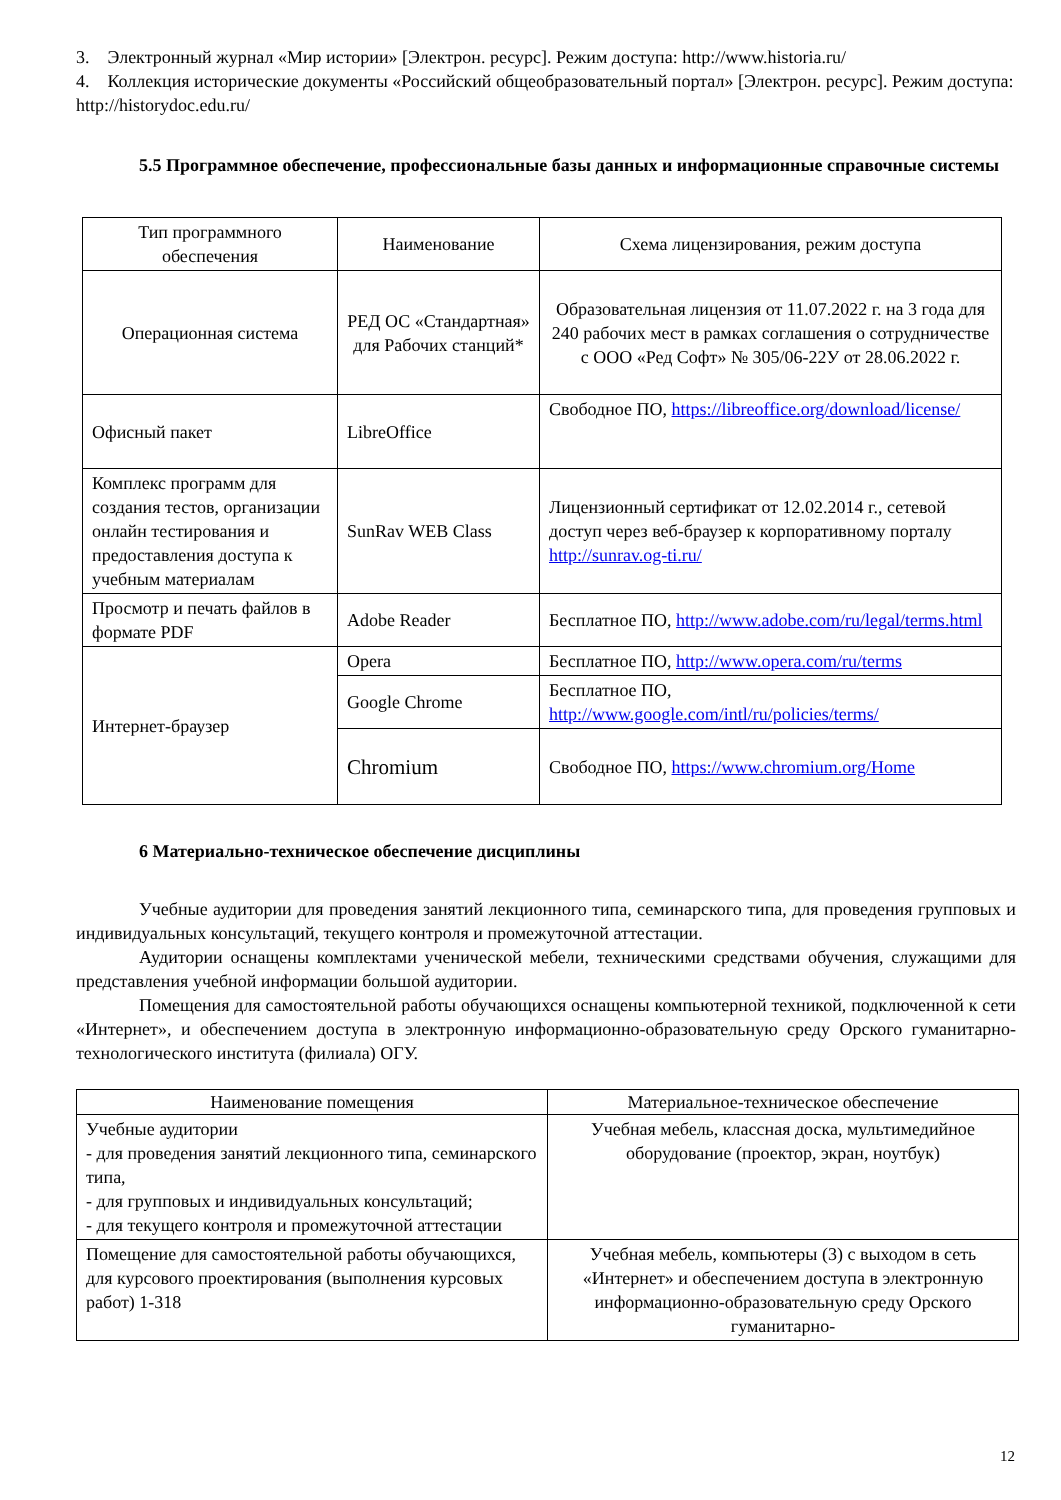3. Электронный журнал «Мир истории» [Электрон. ресурс]. Режим доступа: http://www.historia.ru/
4. Коллекция исторические документы «Российский общеобразовательный портал» [Электрон. ресурс]. Режим доступа: http://historydoc.edu.ru/
5.5 Программное обеспечение, профессиональные базы данных и информационные справочные системы
| Тип программного обеспечения | Наименование | Схема лицензирования, режим доступа |
| --- | --- | --- |
| Операционная система | РЕД ОС «Стандартная» для Рабочих станций* | Образовательная лицензия от 11.07.2022 г. на 3 года для 240 рабочих мест в рамках соглашения о сотрудничестве с ООО «Ред Софт» № 305/06-22У от 28.06.2022 г. |
| Офисный пакет | LibreOffice | Свободное ПО, https://libreoffice.org/download/license/ |
| Комплекс программ для создания тестов, организации онлайн тестирования и предоставления доступа к учебным материалам | SunRav WEB Class | Лицензионный сертификат от 12.02.2014 г., сетевой доступ через веб-браузер к корпоративному порталу http://sunrav.og-ti.ru/ |
| Просмотр и печать файлов в формате PDF | Adobe Reader | Бесплатное ПО, http://www.adobe.com/ru/legal/terms.html |
| Интернет-браузер | Opera | Бесплатное ПО, http://www.opera.com/ru/terms |
| | Google Chrome | Бесплатное ПО, http://www.google.com/intl/ru/policies/terms/ |
| | Chromium | Свободное ПО, https://www.chromium.org/Home |
6 Материально-техническое обеспечение дисциплины
Учебные аудитории для проведения занятий лекционного типа, семинарского типа, для проведения групповых и индивидуальных консультаций, текущего контроля и промежуточной аттестации.
Аудитории оснащены комплектами ученической мебели, техническими средствами обучения, служащими для представления учебной информации большой аудитории.
Помещения для самостоятельной работы обучающихся оснащены компьютерной техникой, подключенной к сети «Интернет», и обеспечением доступа в электронную информационно-образовательную среду Орского гуманитарно-технологического института (филиала) ОГУ.
| Наименование помещения | Материальное-техническое обеспечение |
| --- | --- |
| Учебные аудитории - для проведения занятий лекционного типа, семинарского типа, - для групповых и индивидуальных консультаций; - для текущего контроля и промежуточной аттестации | Учебная мебель, классная доска, мультимедийное оборудование (проектор, экран, ноутбук) |
| Помещение для самостоятельной работы обучающихся, для курсового проектирования (выполнения курсовых работ) 1-318 | Учебная мебель, компьютеры (3) с выходом в сеть «Интернет» и обеспечением доступа в электронную информационно-образовательную среду Орского гуманитарно- |
12